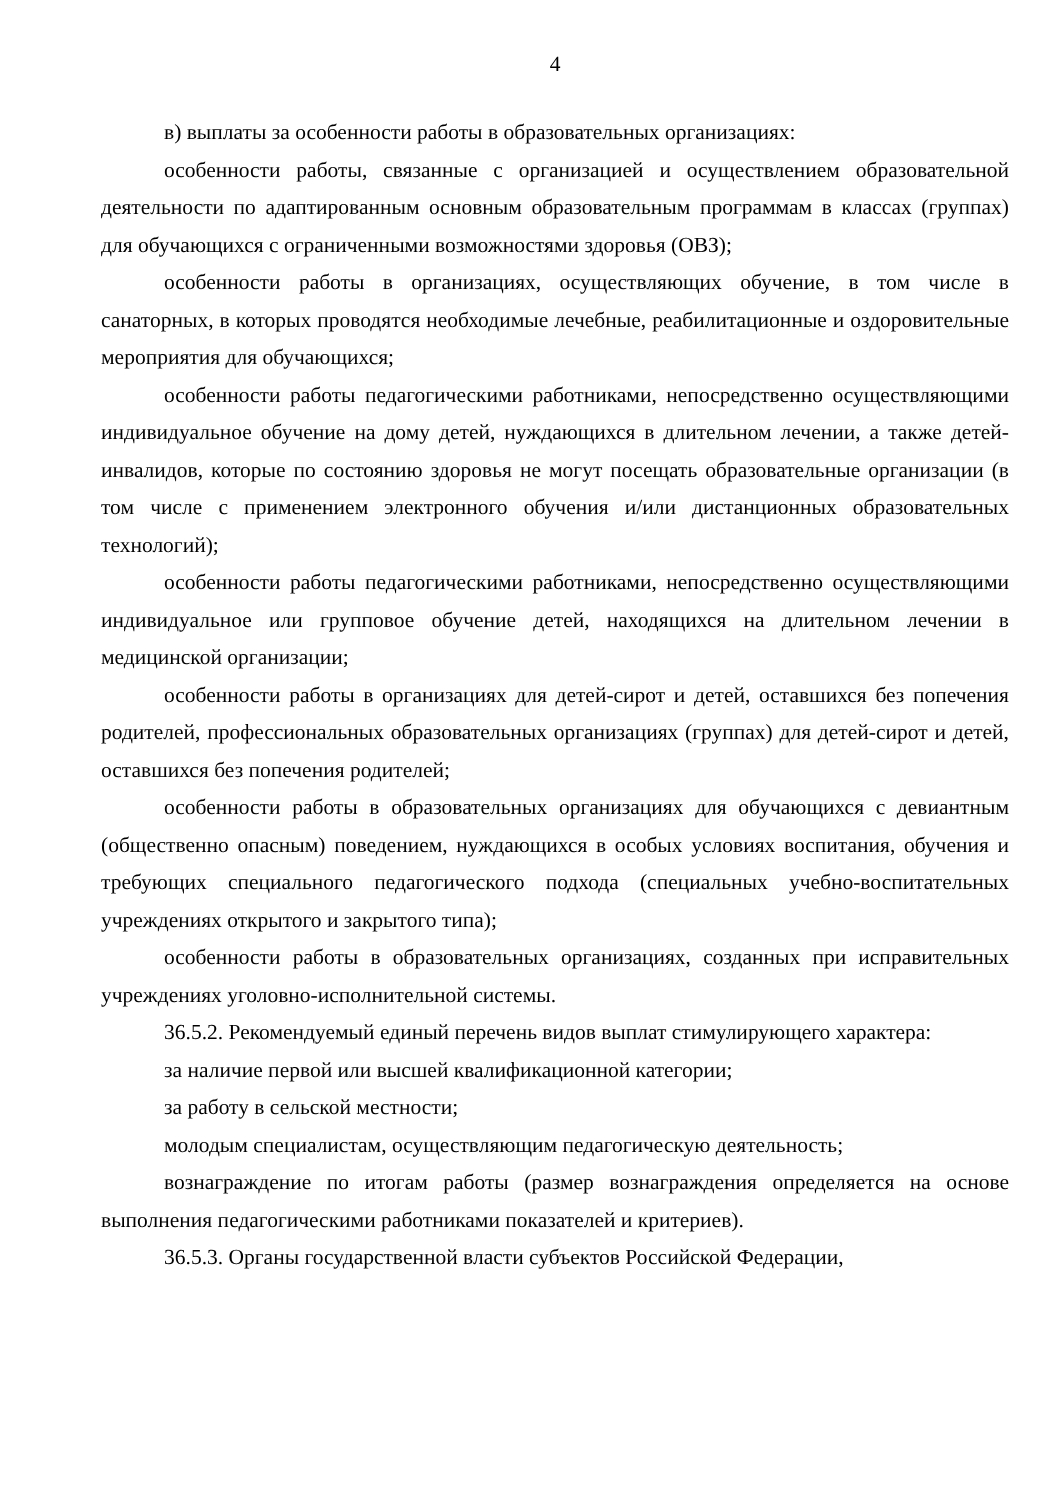4
в) выплаты за особенности работы в образовательных организациях:
особенности работы, связанные с организацией и осуществлением образовательной деятельности по адаптированным основным образовательным программам в классах (группах) для обучающихся с ограниченными возможностями здоровья (ОВЗ);
особенности работы в организациях, осуществляющих обучение, в том числе в санаторных, в которых проводятся необходимые лечебные, реабилитационные и оздоровительные мероприятия для обучающихся;
особенности работы педагогическими работниками, непосредственно осуществляющими индивидуальное обучение на дому детей, нуждающихся в длительном лечении, а также детей-инвалидов, которые по состоянию здоровья не могут посещать образовательные организации (в том числе с применением электронного обучения и/или дистанционных образовательных технологий);
особенности работы педагогическими работниками, непосредственно осуществляющими индивидуальное или групповое обучение детей, находящихся на длительном лечении в медицинской организации;
особенности работы в организациях для детей-сирот и детей, оставшихся без попечения родителей, профессиональных образовательных организациях (группах) для детей-сирот и детей, оставшихся без попечения родителей;
особенности работы в образовательных организациях для обучающихся с девиантным (общественно опасным) поведением, нуждающихся в особых условиях воспитания, обучения и требующих специального педагогического подхода (специальных учебно-воспитательных учреждениях открытого и закрытого типа);
особенности работы в образовательных организациях, созданных при исправительных учреждениях уголовно-исполнительной системы.
36.5.2. Рекомендуемый единый перечень видов выплат стимулирующего характера:
за наличие первой или высшей квалификационной категории;
за работу в сельской местности;
молодым специалистам, осуществляющим педагогическую деятельность;
вознаграждение по итогам работы (размер вознаграждения определяется на основе выполнения педагогическими работниками показателей и критериев).
36.5.3. Органы государственной власти субъектов Российской Федерации,